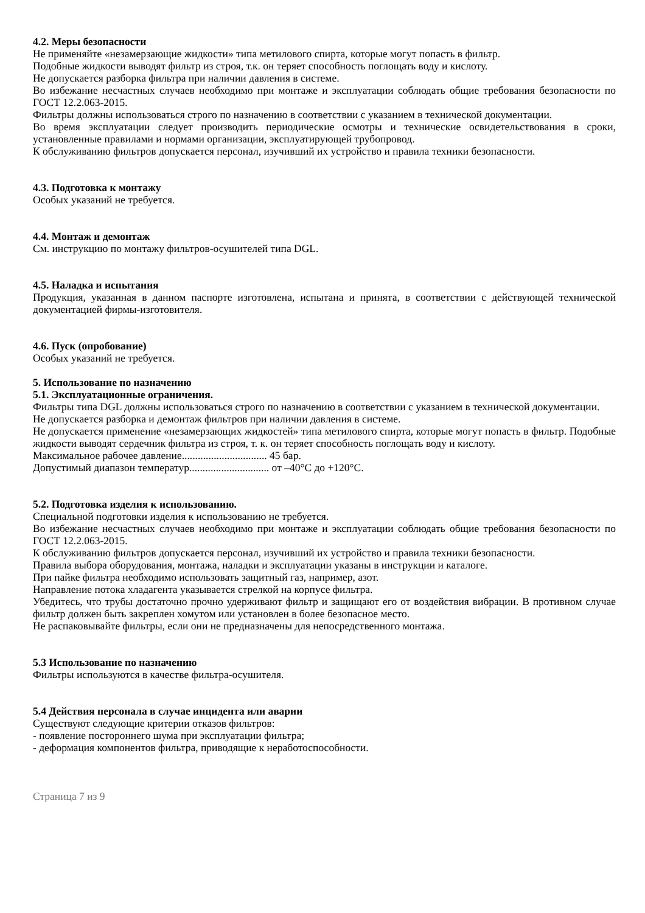4.2. Меры безопасности
Не применяйте «незамерзающие жидкости» типа метилового спирта, которые могут попасть в фильтр.
Подобные жидкости выводят фильтр из строя, т.к. он теряет способность поглощать воду и кислоту.
Не допускается разборка фильтра при наличии давления в системе.
Во избежание несчастных случаев необходимо при монтаже и эксплуатации соблюдать общие требования безопасности по ГОСТ 12.2.063-2015.
Фильтры должны использоваться строго по назначению в соответствии с указанием в технической документации.
Во время эксплуатации следует производить периодические осмотры и технические освидетельствования в сроки, установленные правилами и нормами организации, эксплуатирующей трубопровод.
К обслуживанию фильтров допускается персонал, изучивший их устройство и правила техники безопасности.
4.3. Подготовка к монтажу
Особых указаний не требуется.
4.4. Монтаж и демонтаж
См. инструкцию по монтажу фильтров-осушителей типа DGL.
4.5. Наладка и испытания
Продукция, указанная в данном паспорте изготовлена, испытана и принята, в соответствии с действующей технической документацией фирмы-изготовителя.
4.6. Пуск (опробование)
Особых указаний не требуется.
5. Использование по назначению
5.1. Эксплуатационные ограничения.
Фильтры типа DGL должны использоваться строго по назначению в соответствии с указанием в технической документации.
Не допускается разборка и демонтаж фильтров при наличии давления в системе.
Не допускается применение «незамерзающих жидкостей» типа метилового спирта, которые могут попасть в фильтр. Подобные жидкости выводят сердечник фильтра из строя, т. к. он теряет способность поглощать воду и кислоту.
Максимальное рабочее давление................................ 45 бар.
Допустимый диапазон температур.............................. от –40°С до +120°С.
5.2. Подготовка изделия к использованию.
Специальной подготовки изделия к использованию не требуется.
Во избежание несчастных случаев необходимо при монтаже и эксплуатации соблюдать общие требования безопасности по ГОСТ 12.2.063-2015.
К обслуживанию фильтров допускается персонал, изучивший их устройство и правила техники безопасности.
Правила выбора оборудования, монтажа, наладки и эксплуатации указаны в инструкции и каталоге.
При пайке фильтра необходимо использовать защитный газ, например, азот.
Направление потока хладагента указывается стрелкой на корпусе фильтра.
Убедитесь, что трубы достаточно прочно удерживают фильтр и защищают его от воздействия вибрации. В противном случае фильтр должен быть закреплен хомутом или установлен в более безопасное место.
Не распаковывайте фильтры, если они не предназначены для непосредственного монтажа.
5.3 Использование по назначению
Фильтры используются в качестве фильтра-осушителя.
5.4 Действия персонала в случае инцидента или аварии
Существуют следующие критерии отказов фильтров:
- появление постороннего шума при эксплуатации фильтра;
- деформация компонентов фильтра, приводящие к неработоспособности.
Страница 7 из 9